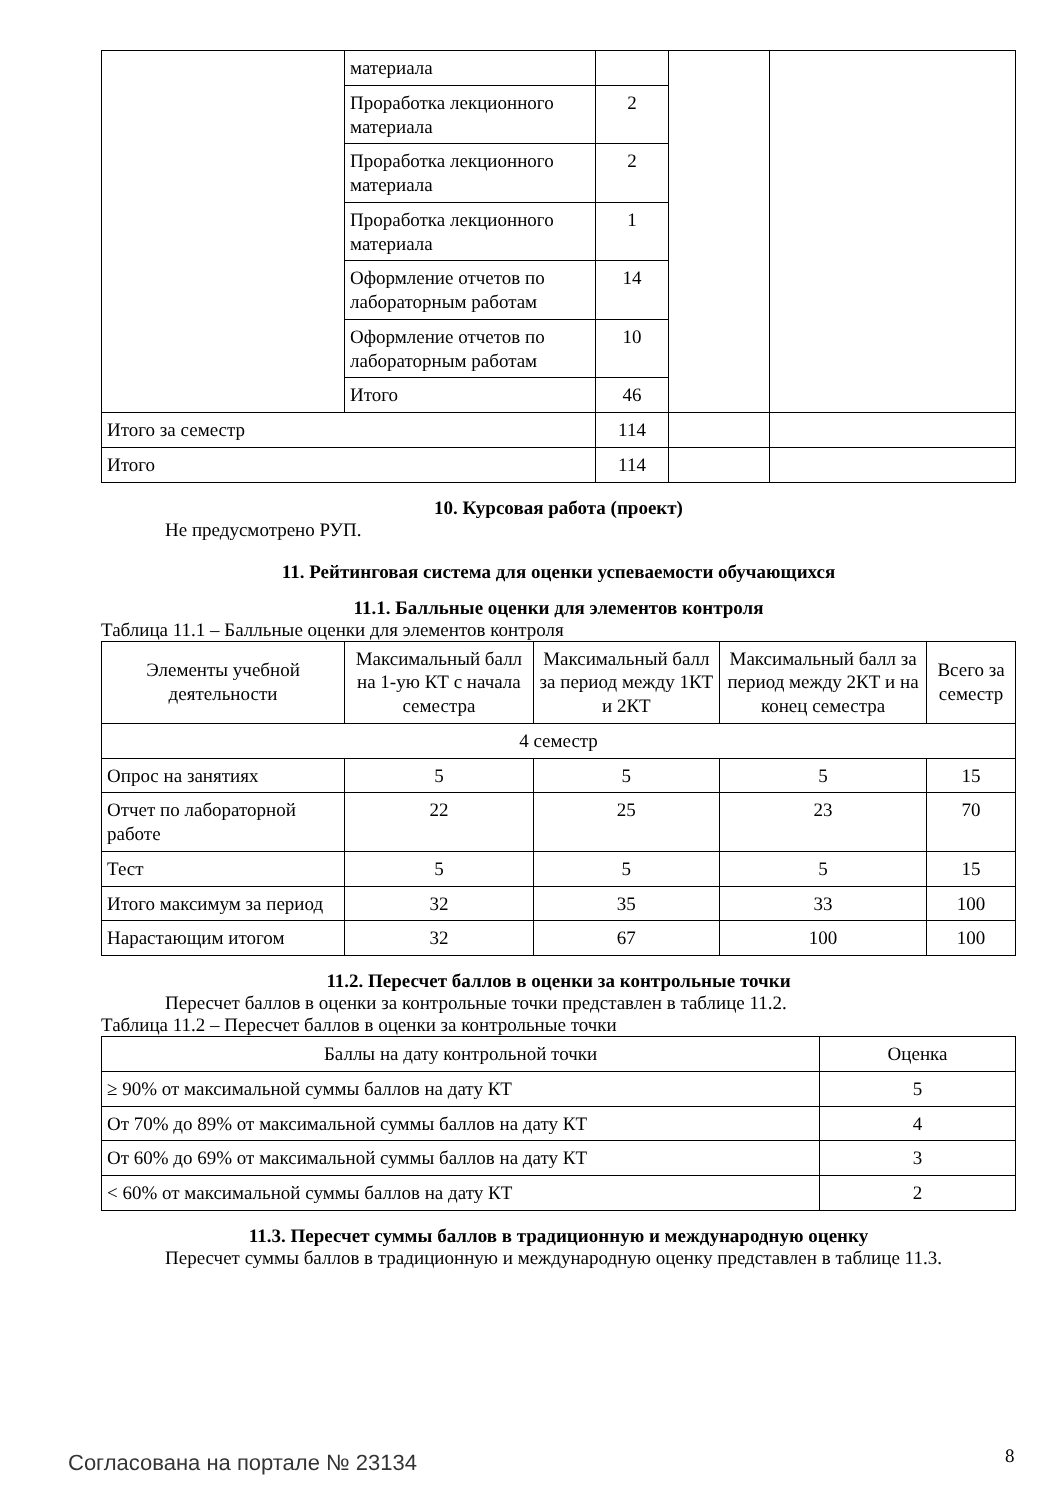| | материала | | | |
| | Проработка лекционного материала | 2 | | |
| | Проработка лекционного материала | 2 | | |
| | Проработка лекционного материала | 1 | | |
| | Оформление отчетов по лабораторным работам | 14 | | |
| | Оформление отчетов по лабораторным работам | 10 | | |
| | Итого | 46 | | |
| Итого за семестр | | 114 | | |
| Итого | | 114 | | |
10. Курсовая работа (проект)
Не предусмотрено РУП.
11. Рейтинговая система для оценки успеваемости обучающихся
11.1. Балльные оценки для элементов контроля
Таблица 11.1 – Балльные оценки для элементов контроля
| Элементы учебной деятельности | Максимальный балл на 1-ую КТ с начала семестра | Максимальный балл за период между 1КТ и 2КТ | Максимальный балл за период между 2КТ и на конец семестра | Всего за семестр |
| --- | --- | --- | --- | --- |
| 4 семестр | | | | |
| Опрос на занятиях | 5 | 5 | 5 | 15 |
| Отчет по лабораторной работе | 22 | 25 | 23 | 70 |
| Тест | 5 | 5 | 5 | 15 |
| Итого максимум за период | 32 | 35 | 33 | 100 |
| Нарастающим итогом | 32 | 67 | 100 | 100 |
11.2. Пересчет баллов в оценки за контрольные точки
Пересчет баллов в оценки за контрольные точки представлен в таблице 11.2.
Таблица 11.2 – Пересчет баллов в оценки за контрольные точки
| Баллы на дату контрольной точки | Оценка |
| --- | --- |
| ≥ 90% от максимальной суммы баллов на дату КТ | 5 |
| От 70% до 89% от максимальной суммы баллов на дату КТ | 4 |
| От 60% до 69% от максимальной суммы баллов на дату КТ | 3 |
| < 60% от максимальной суммы баллов на дату КТ | 2 |
11.3. Пересчет суммы баллов в традиционную и международную оценку
Пересчет суммы баллов в традиционную и международную оценку представлен в таблице 11.3.
Согласована на портале № 23134 8